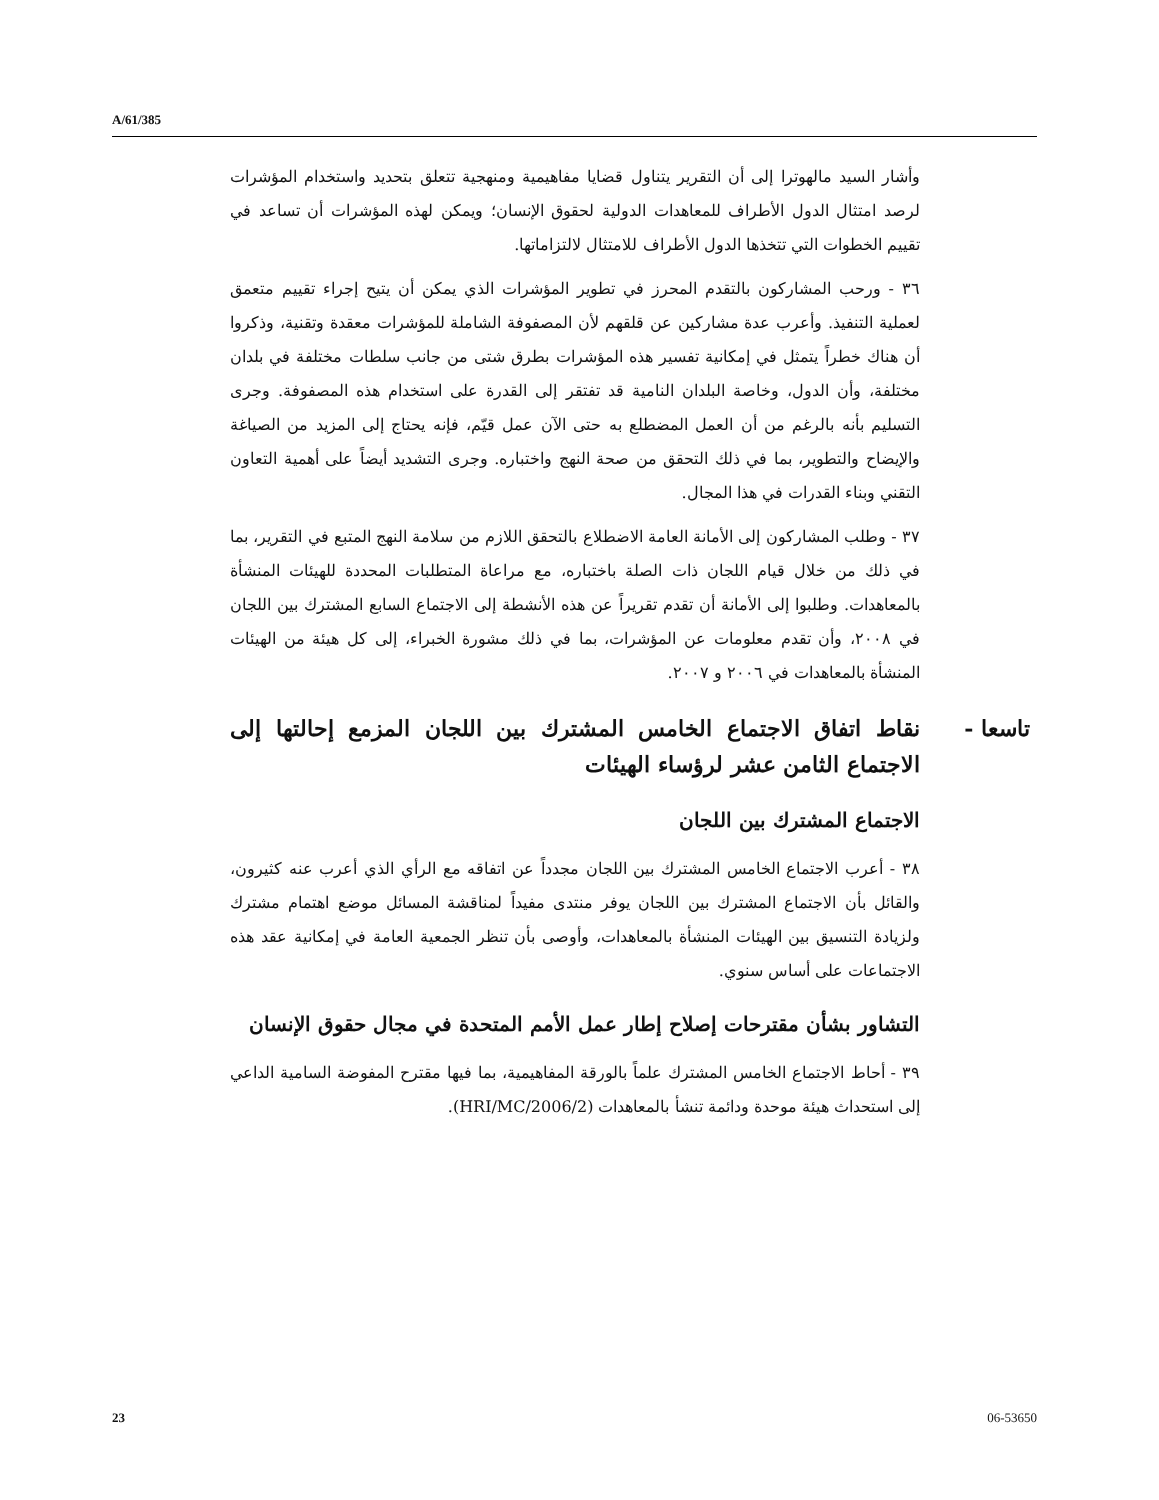A/61/385
وأشار السيد مالهوترا إلى أن التقرير يتناول قضايا مفاهيمية ومنهجية تتعلق بتحديد واستخدام المؤشرات لرصد امتثال الدول الأطراف للمعاهدات الدولية لحقوق الإنسان؛ ويمكن لهذه المؤشرات أن تساعد في تقييم الخطوات التي تتخذها الدول الأطراف للامتثال لالتزاماتها.
٣٦ - ورحب المشاركون بالتقدم المحرز في تطوير المؤشرات الذي يمكن أن يتيح إجراء تقييم متعمق لعملية التنفيذ. وأعرب عدة مشاركين عن قلقهم لأن المصفوفة الشاملة للمؤشرات معقدة وتقنية، وذكروا أن هناك خطراً يتمثل في إمكانية تفسير هذه المؤشرات بطرق شتى من جانب سلطات مختلفة في بلدان مختلفة، وأن الدول، وخاصة البلدان النامية قد تفتقر إلى القدرة على استخدام هذه المصفوفة. وجرى التسليم بأنه بالرغم من أن العمل المضطلع به حتى الآن عمل قيّم، فإنه يحتاج إلى المزيد من الصياغة والإيضاح والتطوير، بما في ذلك التحقق من صحة النهج واختباره. وجرى التشديد أيضاً على أهمية التعاون التقني وبناء القدرات في هذا المجال.
٣٧ - وطلب المشاركون إلى الأمانة العامة الاضطلاع بالتحقق اللازم من سلامة النهج المتبع في التقرير، بما في ذلك من خلال قيام اللجان ذات الصلة باختباره، مع مراعاة المتطلبات المحددة للهيئات المنشأة بالمعاهدات. وطلبوا إلى الأمانة أن تقدم تقريراً عن هذه الأنشطة إلى الاجتماع السابع المشترك بين اللجان في ٢٠٠٨، وأن تقدم معلومات عن المؤشرات، بما في ذلك مشورة الخبراء، إلى كل هيئة من الهيئات المنشأة بالمعاهدات في ٢٠٠٦ و ٢٠٠٧.
تاسعا - نقاط اتفاق الاجتماع الخامس المشترك بين اللجان المزمع إحالتها إلى الاجتماع الثامن عشر لرؤساء الهيئات
الاجتماع المشترك بين اللجان
٣٨ - أعرب الاجتماع الخامس المشترك بين اللجان مجدداً عن اتفاقه مع الرأي الذي أعرب عنه كثيرون، والقائل بأن الاجتماع المشترك بين اللجان يوفر منتدى مفيداً لمناقشة المسائل موضع اهتمام مشترك ولزيادة التنسيق بين الهيئات المنشأة بالمعاهدات، وأوصى بأن تنظر الجمعية العامة في إمكانية عقد هذه الاجتماعات على أساس سنوي.
التشاور بشأن مقترحات إصلاح إطار عمل الأمم المتحدة في مجال حقوق الإنسان
٣٩ - أحاط الاجتماع الخامس المشترك علماً بالورقة المفاهيمية، بما فيها مقترح المفوضة السامية الداعي إلى استحداث هيئة موحدة ودائمة تنشأ بالمعاهدات (HRI/MC/2006/2).
23 06-53650